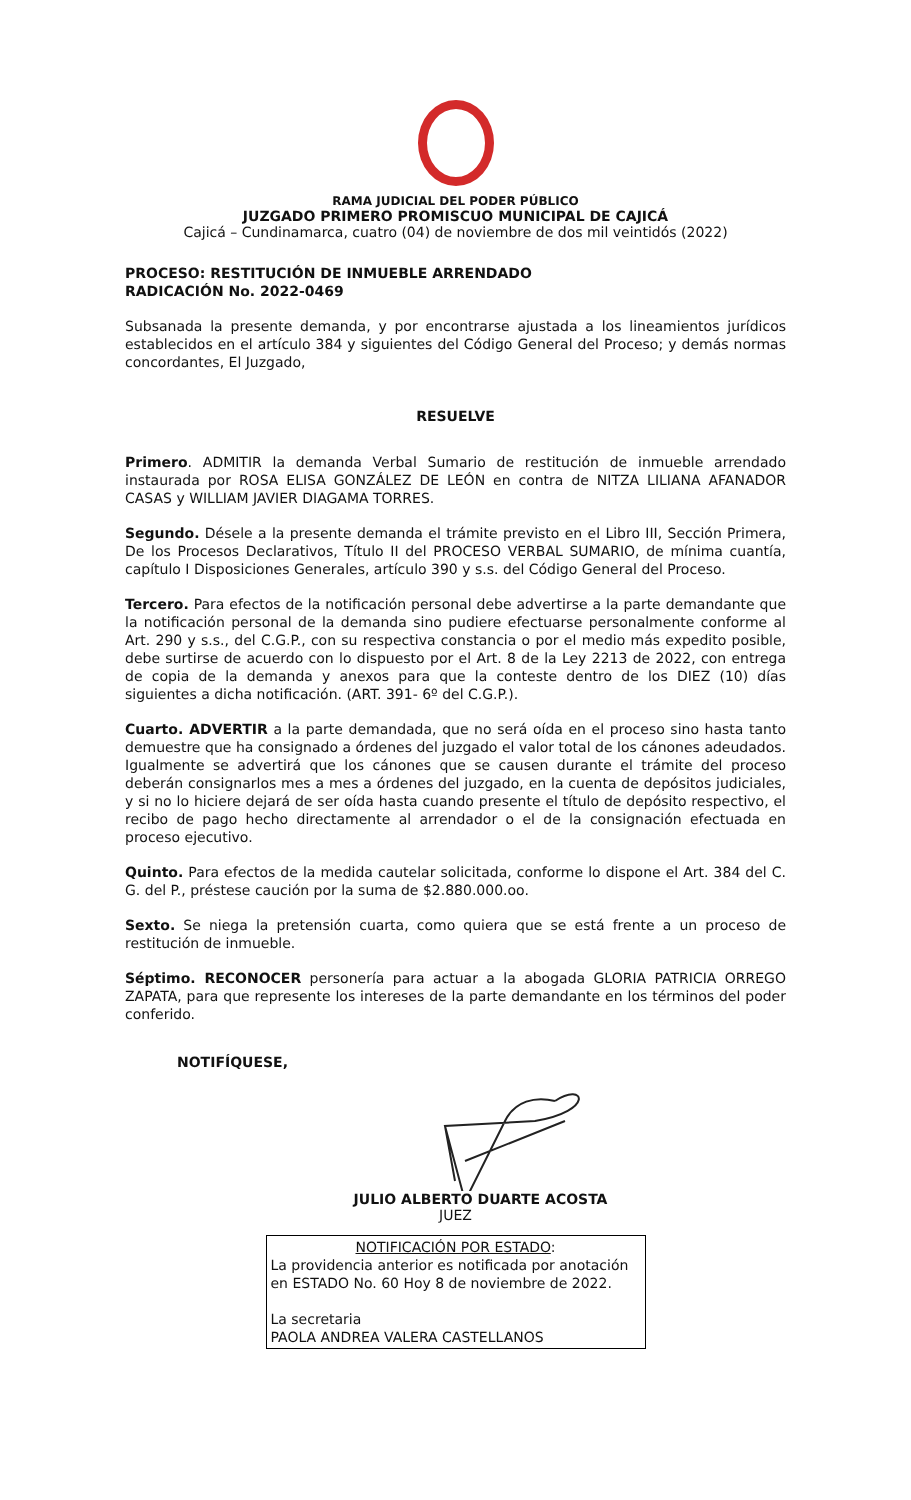RAMA JUDICIAL DEL PODER PÚBLICO
JUZGADO PRIMERO PROMISCUO MUNICIPAL DE CAJICÁ
Cajicá – Cundinamarca, cuatro (04) de noviembre de dos mil veintidós (2022)
PROCESO: RESTITUCIÓN DE INMUEBLE ARRENDADO
RADICACIÓN No. 2022-0469
Subsanada la presente demanda, y por encontrarse ajustada a los lineamientos jurídicos establecidos en el artículo 384 y siguientes del Código General del Proceso; y demás normas concordantes, El Juzgado,
RESUELVE
Primero. ADMITIR la demanda Verbal Sumario de restitución de inmueble arrendado instaurada por ROSA ELISA GONZÁLEZ DE LEÓN en contra de NITZA LILIANA AFANADOR CASAS y WILLIAM JAVIER DIAGAMA TORRES.
Segundo. Désele a la presente demanda el trámite previsto en el Libro III, Sección Primera, De los Procesos Declarativos, Título II del PROCESO VERBAL SUMARIO, de mínima cuantía, capítulo I Disposiciones Generales, artículo 390 y s.s. del Código General del Proceso.
Tercero. Para efectos de la notificación personal debe advertirse a la parte demandante que la notificación personal de la demanda sino pudiere efectuarse personalmente conforme al Art. 290 y s.s., del C.G.P., con su respectiva constancia o por el medio más expedito posible, debe surtirse de acuerdo con lo dispuesto por el Art. 8 de la Ley 2213 de 2022, con entrega de copia de la demanda y anexos para que la conteste dentro de los DIEZ (10) días siguientes a dicha notificación. (ART. 391- 6º del C.G.P.).
Cuarto. ADVERTIR a la parte demandada, que no será oída en el proceso sino hasta tanto demuestre que ha consignado a órdenes del juzgado el valor total de los cánones adeudados. Igualmente se advertirá que los cánones que se causen durante el trámite del proceso deberán consignarlos mes a mes a órdenes del juzgado, en la cuenta de depósitos judiciales, y si no lo hiciere dejará de ser oída hasta cuando presente el título de depósito respectivo, el recibo de pago hecho directamente al arrendador o el de la consignación efectuada en proceso ejecutivo.
Quinto. Para efectos de la medida cautelar solicitada, conforme lo dispone el Art. 384 del C. G. del P., préstese caución por la suma de $2.880.000.oo.
Sexto. Se niega la pretensión cuarta, como quiera que se está frente a un proceso de restitución de inmueble.
Séptimo. RECONOCER personería para actuar a la abogada GLORIA PATRICIA ORREGO ZAPATA, para que represente los intereses de la parte demandante en los términos del poder conferido.
NOTIFÍQUESE,
JULIO ALBERTO DUARTE ACOSTA
JUEZ
NOTIFICACIÓN POR ESTADO:
La providencia anterior es notificada por anotación en ESTADO No. 60 Hoy 8 de noviembre de 2022.
La secretaria
PAOLA ANDREA VALERA CASTELLANOS